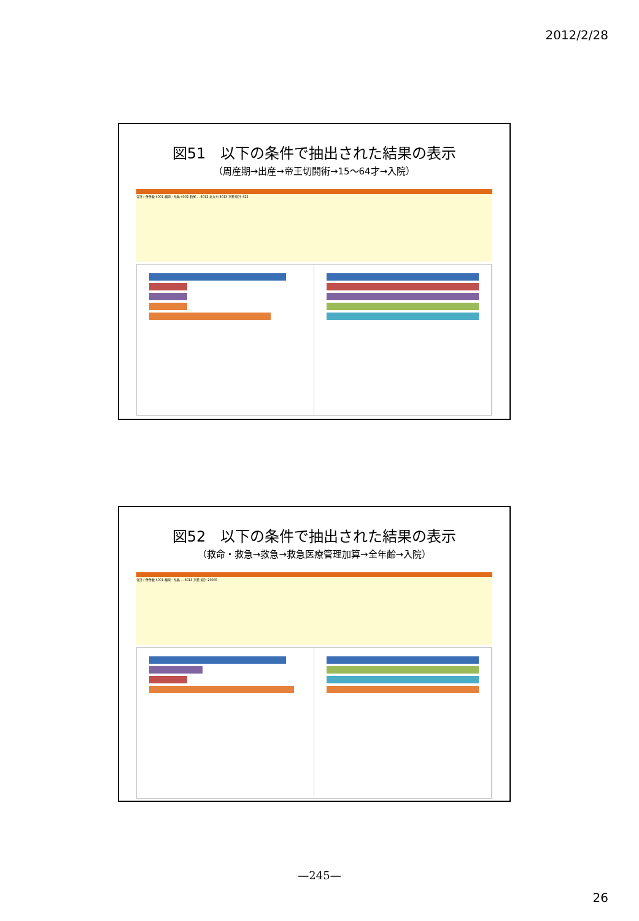2012/2/28
図51　以下の条件で抽出された結果の表示
（周産期→出産→帝王切開術→15～64才→入院）
合計 / 件件数 4001 福岡・糸島 4002 粕屋 ... 4012 北九州 4013 京築 総計 422
図52　以下の条件で抽出された結果の表示
（救命・救急→救急→救急医療管理加算→全年齢→入院）
合計 / 件件数 4001 福岡・糸島 ... 4013 京築 総計 29085
—245—
26